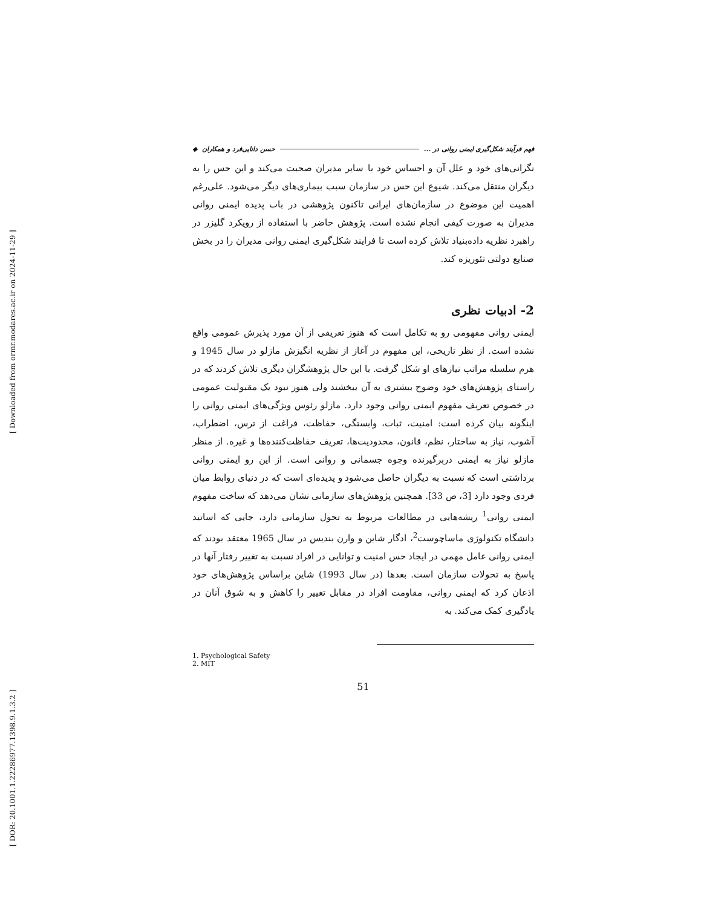[ DOR: 20.1001.1.22286977.1398.9.1.3.2 ] [ Downloaded from ormr.modares.ac.ir on 2024-11-29 ]
فهم فرآیند شکل‌گیری ایمنی روانی در ... حسن دانایی‌فرد و همکاران ◆
نگرانی‌های خود و علل آن و احساس خود با سایر مدیران صحبت می‌کند و این حس را به دیگران منتقل می‌کند. شیوع این حس در سازمان سبب بیماری‌های دیگر می‌شود. علی‌رغم اهمیت این موضوع در سازمان‌های ایرانی تاکنون پژوهشی در باب پدیده ایمنی روانی مدیران به صورت کیفی انجام نشده است. پژوهش حاضر با استفاده از رویکرد گلیزر در راهبرد نظریه داده‌بنیاد تلاش کرده است تا فرایند شکل‌گیری ایمنی روانی مدیران را در بخش صنایع دولتی تئوریزه کند.
2- ادبیات نظری
ایمنی روانی مفهومی رو به تکامل است که هنوز تعریفی از آن مورد پذیرش عمومی واقع نشده است. از نظر تاریخی، این مفهوم در آغاز از نظریه انگیزش مازلو در سال 1945 و هرم سلسله مراتب نیازهای او شکل گرفت. با این حال پژوهشگران دیگری تلاش کردند که در راستای پژوهش‌های خود وضوح بیشتری به آن ببخشند ولی هنوز نبود یک مقبولیت عمومی در خصوص تعریف مفهوم ایمنی روانی وجود دارد. مازلو رئوس ویژگی‌های ایمنی روانی را اینگونه بیان کرده است: امنیت، ثبات، وابستگی، حفاظت، فراغت از ترس، اضطراب، آشوب، نیاز به ساختار، نظم، قانون، محدودیت‌ها، تعریف حفاظت‌کننده‌ها و غیره. از منظر مازلو نیاز به ایمنی دربرگیرنده وجوه جسمانی و روانی است. از این رو ایمنی روانی برداشتی است که نسبت به دیگران حاصل می‌شود و پدیده‌ای است که در دنیای روابط میان فردی وجود دارد [3، ص 33]. همچنین پژوهش‌های سازمانی نشان می‌دهد که ساخت مفهوم ایمنی روانی<sup>1</sup> ریشه‌هایی در مطالعات مربوط به تحول سازمانی دارد، جایی که اساتید دانشگاه تکنولوژی ماساچوست<sup>2</sup>، ادگار شاین و وارن بندیس در سال 1965 معتقد بودند که ایمنی روانی عامل مهمی در ایجاد حس امنیت و توانایی در افراد نسبت به تغییر رفتار آنها در پاسخ به تحولات سازمان است. بعدها (در سال 1993) شاین براساس پژوهش‌های خود اذعان کرد که ایمنی روانی، مقاومت افراد در مقابل تغییر را کاهش و به شوق آنان در یادگیری کمک می‌کند. به
1. Psychological Safety
2. MIT
51